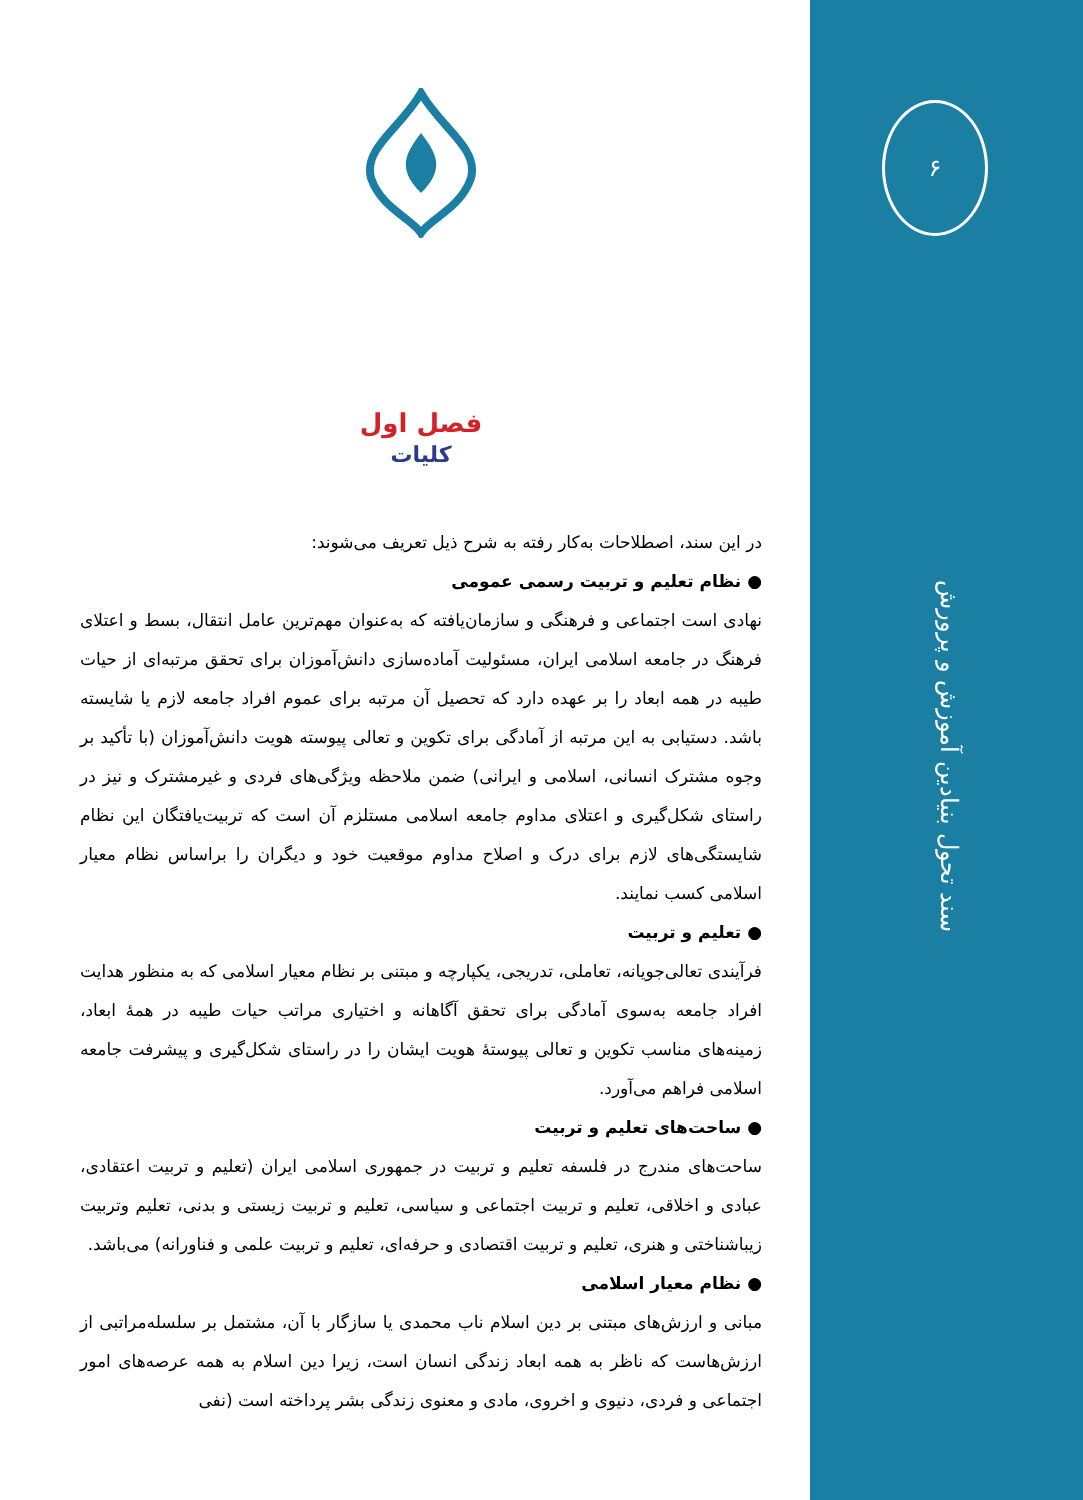۶
سند تحول بنیادین آموزش و پرورش
فصل اول
کلیات
در این سند، اصطلاحات به‌کار رفته به شرح ذیل تعریف می‌شوند:
● نظام تعلیم و تربیت رسمی عمومی
نهادی است اجتماعی و فرهنگی و سازمان‌یافته که به‌عنوان مهم‌ترین عامل انتقال، بسط و اعتلای فرهنگ در جامعه اسلامی ایران، مسئولیت آماده‌سازی دانش‌آموزان برای تحقق مرتبه‌ای از حیات طیبه در همه ابعاد را بر عهده دارد که تحصیل آن مرتبه برای عموم افراد جامعه لازم یا شایسته باشد. دستیابی به این مرتبه از آمادگی برای تکوین و تعالی پیوسته هویت دانش‌آموزان (با تأکید بر وجوه مشترک انسانی، اسلامی و ایرانی) ضمن ملاحظه ویژگی‌های فردی و غیرمشترک و نیز در راستای شکل‌گیری و اعتلای مداوم جامعه اسلامی مستلزم آن است که تربیت‌یافتگان این نظام شایستگی‌های لازم برای درک و اصلاح مداوم موقعیت خود و دیگران را براساس نظام معیار اسلامی کسب نمایند.
● تعلیم و تربیت
فرآیندی تعالی‌جویانه، تعاملی، تدریجی، یکپارچه و مبتنی بر نظام معیار اسلامی که به منظور هدایت افراد جامعه به‌سوی آمادگی برای تحقق آگاهانه و اختیاری مراتب حیات طیبه در همهٔ ابعاد، زمینه‌های مناسب تکوین و تعالی پیوستهٔ هویت ایشان را در راستای شکل‌گیری و پیشرفت جامعه اسلامی فراهم می‌آورد.
● ساحت‌های تعلیم و تربیت
ساحت‌های مندرج در فلسفه تعلیم و تربیت در جمهوری اسلامی ایران (تعلیم و تربیت اعتقادی، عبادی و اخلاقی، تعلیم و تربیت اجتماعی و سیاسی، تعلیم و تربیت زیستی و بدنی، تعلیم وتربیت زیباشناختی و هنری، تعلیم و تربیت اقتصادی و حرفه‌ای، تعلیم و تربیت علمی و فناورانه) می‌باشد.
● نظام معیار اسلامی
مبانی و ارزش‌های مبتنی بر دین اسلام ناب محمدی یا سازگار با آن، مشتمل بر سلسله‌مراتبی از ارزش‌هاست که ناظر به همه ابعاد زندگی انسان است، زیرا دین اسلام به همه عرصه‌های امور اجتماعی و فردی، دنیوی و اخروی، مادی و معنوی زندگی بشر پرداخته است (نفی